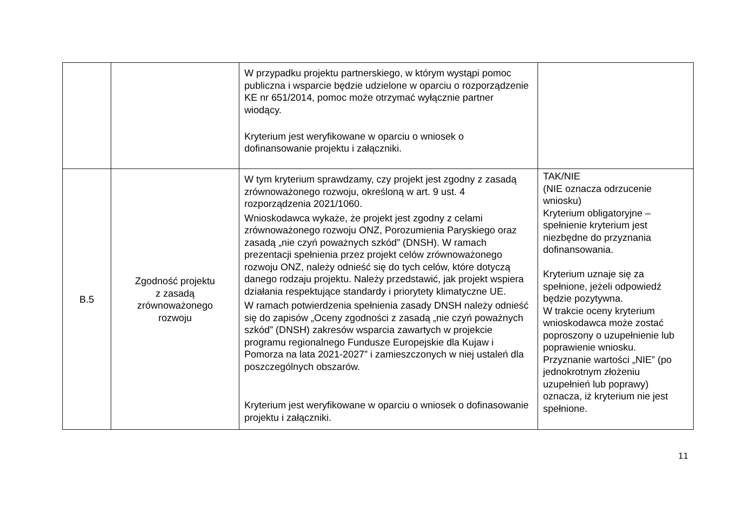| | | W przypadku projektu partnerskiego, w którym wystąpi pomoc publiczna i wsparcie będzie udzielone w oparciu o rozporządzenie KE nr 651/2014, pomoc może otrzymać wyłącznie partner wiodący. Kryterium jest weryfikowane w oparciu o wniosek o dofinansowanie projektu i załączniki. | |
| B.5 | Zgodność projektu z zasadą zrównoważonego rozwoju | W tym kryterium sprawdzamy, czy projekt jest zgodny z zasadą zrównoważonego rozwoju, określoną w art. 9 ust. 4 rozporządzenia 2021/1060. Wnioskodawca wykaże, że projekt jest zgodny z celami zrównoważonego rozwoju ONZ, Porozumienia Paryskiego oraz zasadą „nie czyń poważnych szkód” (DNSH). W ramach prezentacji spełnienia przez projekt celów zrównoważonego rozwoju ONZ, należy odnieść się do tych celów, które dotyczą danego rodzaju projektu. Należy przedstawić, jak projekt wspiera działania respektujące standardy i priorytety klimatyczne UE. W ramach potwierdzenia spełnienia zasady DNSH należy odnieść się do zapisów „Oceny zgodności z zasadą „nie czyń poważnych szkód” (DNSH) zakresów wsparcia zawartych w projekcie programu regionalnego Fundusze Europejskie dla Kujaw i Pomorza na lata 2021-2027” i zamieszczonych w niej ustaleń dla poszczególnych obszarów. Kryterium jest weryfikowane w oparciu o wniosek o dofinasowanie projektu i załączniki. | TAK/NIE (NIE oznacza odrzucenie wniosku) Kryterium obligatoryjne – spełnienie kryterium jest niezbędne do przyznania dofinansowania. Kryterium uznaje się za spełnione, jeżeli odpowiedź będzie pozytywna. W trakcie oceny kryterium wnioskodawca może zostać poproszony o uzupełnienie lub poprawienie wniosku. Przyznanie wartości „NIE” (po jednokrotnym złożeniu uzupełnień lub poprawy) oznacza, iż kryterium nie jest spełnione. |
11